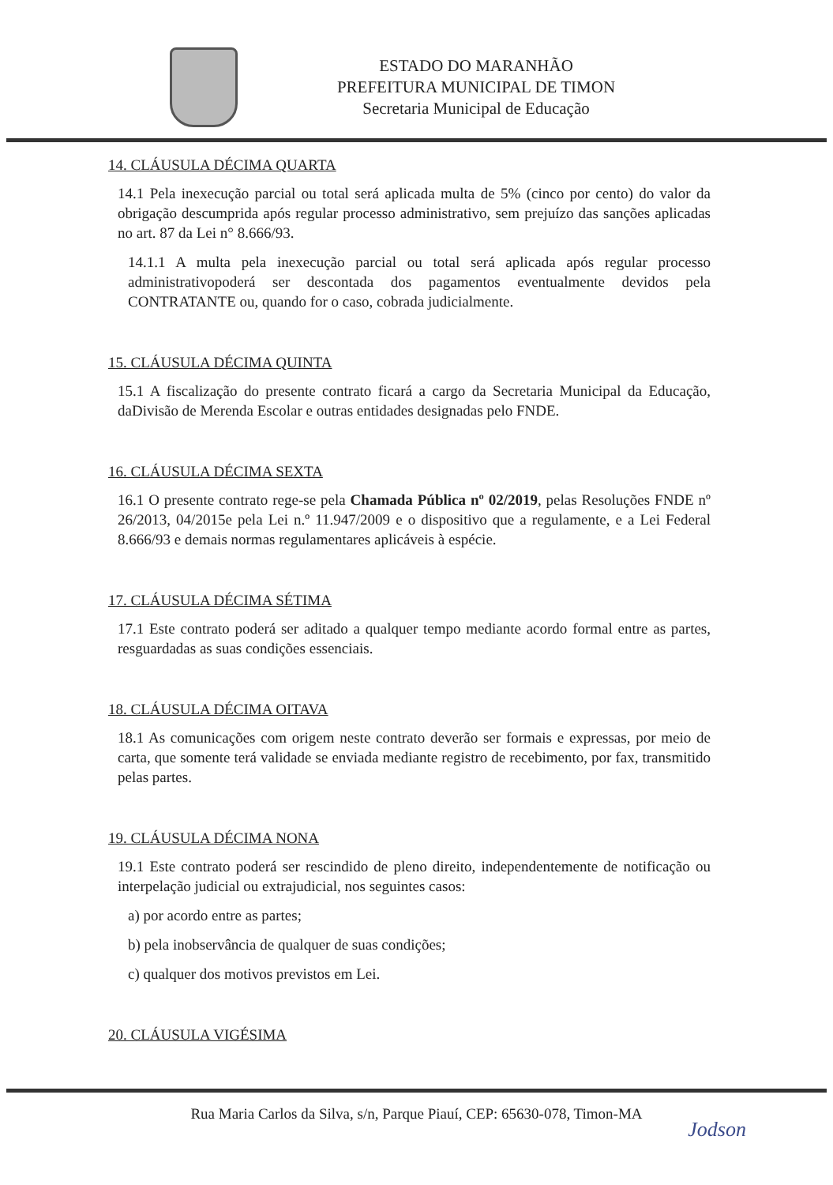ESTADO DO MARANHÃO
PREFEITURA MUNICIPAL DE TIMON
Secretaria Municipal de Educação
14. CLÁUSULA DÉCIMA QUARTA
14.1 Pela inexecução parcial ou total será aplicada multa de 5% (cinco por cento) do valor da obrigação descumprida após regular processo administrativo, sem prejuízo das sanções aplicadas no art. 87 da Lei n° 8.666/93.
14.1.1 A multa pela inexecução parcial ou total será aplicada após regular processo administrativopoderá ser descontada dos pagamentos eventualmente devidos pela CONTRATANTE ou, quando for o caso, cobrada judicialmente.
15. CLÁUSULA DÉCIMA QUINTA
15.1 A fiscalização do presente contrato ficará a cargo da Secretaria Municipal da Educação, daDivisão de Merenda Escolar e outras entidades designadas pelo FNDE.
16. CLÁUSULA DÉCIMA SEXTA
16.1 O presente contrato rege-se pela Chamada Pública nº 02/2019, pelas Resoluções FNDE nº 26/2013, 04/2015e pela Lei n.º 11.947/2009 e o dispositivo que a regulamente, e a Lei Federal 8.666/93 e demais normas regulamentares aplicáveis à espécie.
17. CLÁUSULA DÉCIMA SÉTIMA
17.1 Este contrato poderá ser aditado a qualquer tempo mediante acordo formal entre as partes, resguardadas as suas condições essenciais.
18. CLÁUSULA DÉCIMA OITAVA
18.1 As comunicações com origem neste contrato deverão ser formais e expressas, por meio de carta, que somente terá validade se enviada mediante registro de recebimento, por fax, transmitido pelas partes.
19. CLÁUSULA DÉCIMA NONA
19.1 Este contrato poderá ser rescindido de pleno direito, independentemente de notificação ou interpelação judicial ou extrajudicial, nos seguintes casos:
a) por acordo entre as partes;
b) pela inobservância de qualquer de suas condições;
c) qualquer dos motivos previstos em Lei.
20. CLÁUSULA VIGÉSIMA
Rua Maria Carlos da Silva, s/n, Parque Piauí, CEP: 65630-078, Timon-MA
Jodson